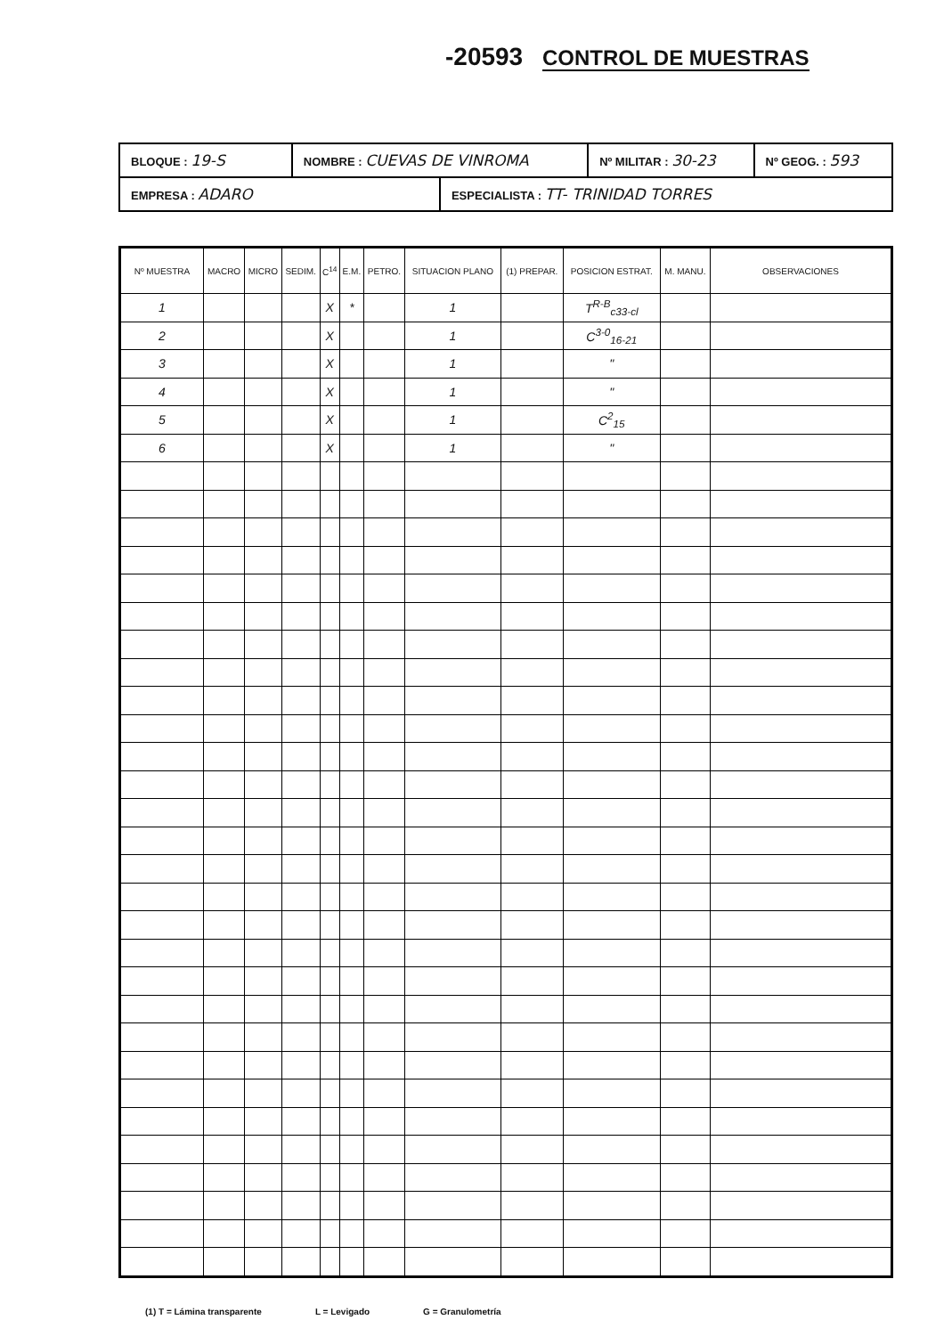-20593 CONTROL DE MUESTRAS
| BLOQUE : 19-S | NOMBRE : CUEVAS DE VINROMA | | Nº MILITAR : 30-23 | Nº GEOG. : 593 |
| EMPRESA : ADARO | | ESPECIALISTA : TT- TRINIDAD TORRES | | |
| Nº MUESTRA | MACRO | MICRO | SEDIM. | C<sup>14</sup> | E.M. | PETRO. | SITUACION PLANO | (1) PREPAR. | POSICION ESTRAT. | M. MANU. | OBSERVACIONES |
| --- | --- | --- | --- | --- | --- | --- | --- | --- | --- | --- | --- |
| 1 | | | | X | * | | 1 | | T<sup>R-B</sup><sub>c33-cl</sub> | | |
| 2 | | | | X | | | 1 | | C<sup>3-0</sup><sub>16-21</sub> | | |
| 3 | | | | X | | | 1 | | " | | |
| 4 | | | | X | | | 1 | | " | | |
| 5 | | | | X | | | 1 | | C<sup>2</sup><sub>15</sub> | | |
| 6 | | | | X | | | 1 | | " | | |
(1) T = Lámina transparente L = Levigado G = Granulometría